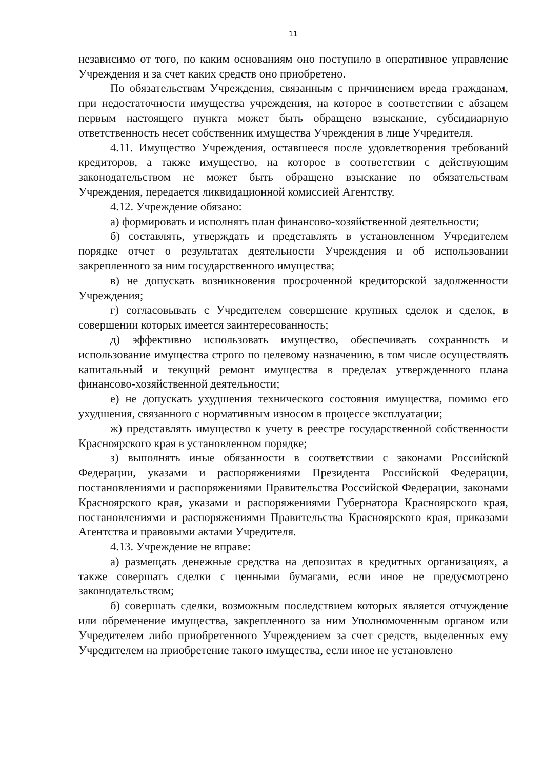11
независимо от того, по каким основаниям оно поступило в оперативное управление Учреждения и за счет каких средств оно приобретено.
По обязательствам Учреждения, связанным с причинением вреда гражданам, при недостаточности имущества учреждения, на которое в соответствии с абзацем первым настоящего пункта может быть обращено взыскание, субсидиарную ответственность несет собственник имущества Учреждения в лице Учредителя.
4.11. Имущество Учреждения, оставшееся после удовлетворения требований кредиторов, а также имущество, на которое в соответствии с действующим законодательством не может быть обращено взыскание по обязательствам Учреждения, передается ликвидационной комиссией Агентству.
4.12. Учреждение обязано:
а) формировать и исполнять план финансово-хозяйственной деятельности;
б) составлять, утверждать и представлять в установленном Учредителем порядке отчет о результатах деятельности Учреждения и об использовании закрепленного за ним государственного имущества;
в) не допускать возникновения просроченной кредиторской задолженности Учреждения;
г) согласовывать с Учредителем совершение крупных сделок и сделок, в совершении которых имеется заинтересованность;
д) эффективно использовать имущество, обеспечивать сохранность и использование имущества строго по целевому назначению, в том числе осуществлять капитальный и текущий ремонт имущества в пределах утвержденного плана финансово-хозяйственной деятельности;
е) не допускать ухудшения технического состояния имущества, помимо его ухудшения, связанного с нормативным износом в процессе эксплуатации;
ж) представлять имущество к учету в реестре государственной собственности Красноярского края в установленном порядке;
з) выполнять иные обязанности в соответствии с законами Российской Федерации, указами и распоряжениями Президента Российской Федерации, постановлениями и распоряжениями Правительства Российской Федерации, законами Красноярского края, указами и распоряжениями Губернатора Красноярского края, постановлениями и распоряжениями Правительства Красноярского края, приказами Агентства и правовыми актами Учредителя.
4.13. Учреждение не вправе:
а) размещать денежные средства на депозитах в кредитных организациях, а также совершать сделки с ценными бумагами, если иное не предусмотрено законодательством;
б) совершать сделки, возможным последствием которых является отчуждение или обременение имущества, закрепленного за ним Уполномоченным органом или Учредителем либо приобретенного Учреждением за счет средств, выделенных ему Учредителем на приобретение такого имущества, если иное не установлено